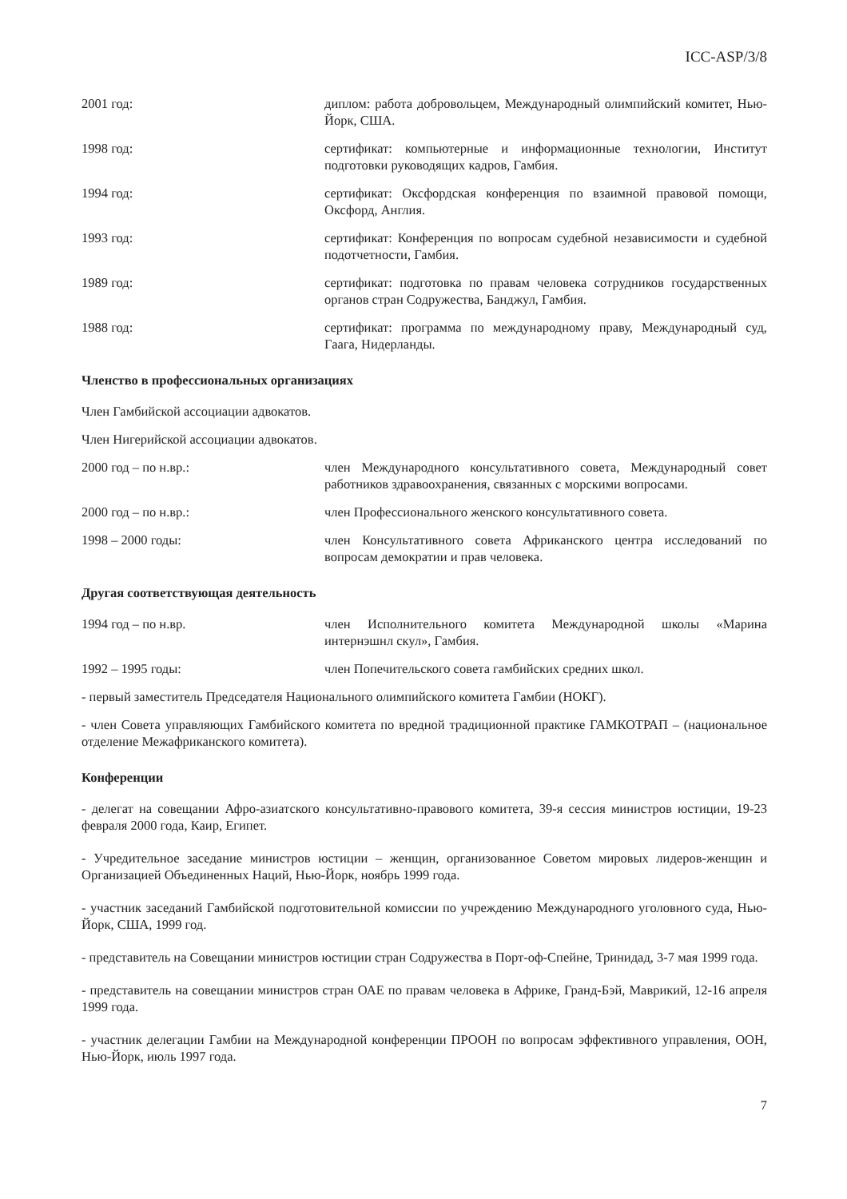ICC-ASP/3/8
2001 год: диплом: работа добровольцем, Международный олимпийский комитет, Нью-Йорк, США.
1998 год: сертификат: компьютерные и информационные технологии, Институт подготовки руководящих кадров, Гамбия.
1994 год: сертификат: Оксфордская конференция по взаимной правовой помощи, Оксфорд, Англия.
1993 год: сертификат: Конференция по вопросам судебной независимости и судебной подотчетности, Гамбия.
1989 год: сертификат: подготовка по правам человека сотрудников государственных органов стран Содружества, Банджул, Гамбия.
1988 год: сертификат: программа по международному праву, Международный суд, Гаага, Нидерланды.
Членство в профессиональных организациях
Член Гамбийской ассоциации адвокатов.
Член Нигерийской ассоциации адвокатов.
2000 год – по н.вр.: член Международного консультативного совета, Международный совет работников здравоохранения, связанных с морскими вопросами.
2000 год – по н.вр.: член Профессионального женского консультативного совета.
1998 – 2000 годы: член Консультативного совета Африканского центра исследований по вопросам демократии и прав человека.
Другая соответствующая деятельность
1994 год – по н.вр. член Исполнительного комитета Международной школы «Марина интернэшнл скул», Гамбия.
1992 – 1995 годы: член Попечительского совета гамбийских средних школ.
- первый заместитель Председателя Национального олимпийского комитета Гамбии (НОКГ).
- член Совета управляющих Гамбийского комитета по вредной традиционной практике ГАМКОТРАП – (национальное отделение Межафриканского комитета).
Конференции
- делегат на совещании Афро-азиатского консультативно-правового комитета, 39-я сессия министров юстиции, 19-23 февраля 2000 года, Каир, Египет.
- Учредительное заседание министров юстиции – женщин, организованное Советом мировых лидеров-женщин и Организацией Объединенных Наций, Нью-Йорк, ноябрь 1999 года.
- участник заседаний Гамбийской подготовительной комиссии по учреждению Международного уголовного суда, Нью-Йорк, США, 1999 год.
- представитель на Совещании министров юстиции стран Содружества в Порт-оф-Спейне, Тринидад, 3-7 мая 1999 года.
- представитель на совещании министров стран ОАЕ по правам человека в Африке, Гранд-Бэй, Маврикий, 12-16 апреля 1999 года.
- участник делегации Гамбии на Международной конференции ПРООН по вопросам эффективного управления, ООН, Нью-Йорк, июль 1997 года.
7